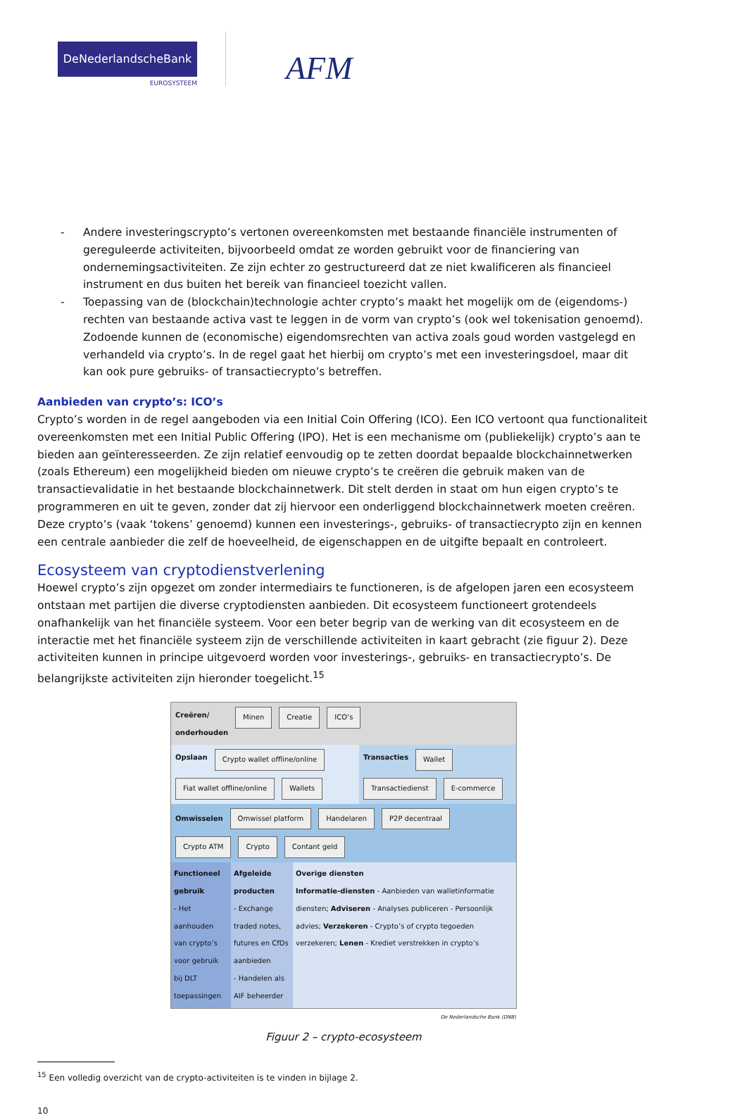DeNederlandscheBank
EUROSYSTEEM
AFM
- Andere investeringscrypto’s vertonen overeenkomsten met bestaande financiële instrumenten of gereguleerde activiteiten, bijvoorbeeld omdat ze worden gebruikt voor de financiering van ondernemingsactiviteiten. Ze zijn echter zo gestructureerd dat ze niet kwalificeren als financieel instrument en dus buiten het bereik van financieel toezicht vallen.
- Toepassing van de (blockchain)technologie achter crypto’s maakt het mogelijk om de (eigendoms-) rechten van bestaande activa vast te leggen in de vorm van crypto’s (ook wel tokenisation genoemd). Zodoende kunnen de (economische) eigendomsrechten van activa zoals goud worden vastgelegd en verhandeld via crypto’s. In de regel gaat het hierbij om crypto’s met een investeringsdoel, maar dit kan ook pure gebruiks- of transactiecrypto’s betreffen.
Aanbieden van crypto’s: ICO’s
Crypto’s worden in de regel aangeboden via een Initial Coin Offering (ICO). Een ICO vertoont qua functionaliteit overeenkomsten met een Initial Public Offering (IPO). Het is een mechanisme om (publiekelijk) crypto’s aan te bieden aan geïnteresseerden. Ze zijn relatief eenvoudig op te zetten doordat bepaalde blockchainnetwerken (zoals Ethereum) een mogelijkheid bieden om nieuwe crypto’s te creëren die gebruik maken van de transactievalidatie in het bestaande blockchainnetwerk. Dit stelt derden in staat om hun eigen crypto’s te programmeren en uit te geven, zonder dat zij hiervoor een onderliggend blockchainnetwerk moeten creëren. Deze crypto’s (vaak ‘tokens’ genoemd) kunnen een investerings-, gebruiks- of transactiecrypto zijn en kennen een centrale aanbieder die zelf de hoeveelheid, de eigenschappen en de uitgifte bepaalt en controleert.
Ecosysteem van cryptodienstverlening
Hoewel crypto’s zijn opgezet om zonder intermediairs te functioneren, is de afgelopen jaren een ecosysteem ontstaan met partijen die diverse cryptodiensten aanbieden. Dit ecosysteem functioneert grotendeels onafhankelijk van het financiële systeem. Voor een beter begrip van de werking van dit ecosysteem en de interactie met het financiële systeem zijn de verschillende activiteiten in kaart gebracht (zie figuur 2). Deze activiteiten kunnen in principe uitgevoerd worden voor investerings-, gebruiks- en transactiecrypto’s. De belangrijkste activiteiten zijn hieronder toegelicht.<sup>15</sup>
Creëren/
onderhouden Minen Creatie ICO’s
Opslaan Crypto wallet offline/online Fiat wallet offline/online Wallets
Transacties Wallet Transactiedienst E-commerce
Omwisselen Omwissel platform Handelaren P2P decentraal Crypto ATM Crypto Contant geld
Functioneel gebruik
- Het aanhouden van crypto’s voor gebruik bij DLT toepassingen
Afgeleide producten
- Exchange traded notes, futures en CfDs aanbieden
- Handelen als AIF beheerder
Overige diensten
Informatie-diensten - Aanbieden van walletinformatie diensten; Adviseren - Analyses publiceren - Persoonlijk advies; Verzekeren - Crypto’s of crypto tegoeden verzekeren; Lenen - Krediet verstrekken in crypto’s
De Nederlandsche Bank (DNB)
Figuur 2 – crypto-ecosysteem
<sup>15</sup> Een volledig overzicht van de crypto-activiteiten is te vinden in bijlage 2.
10